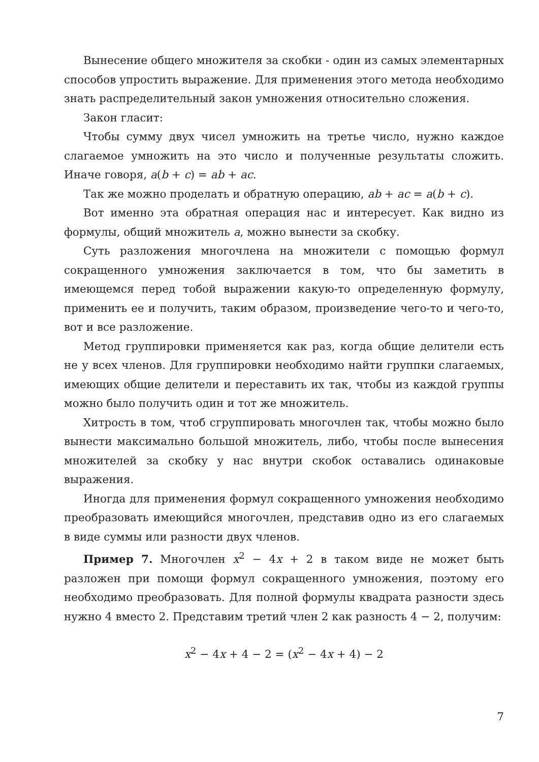Вынесение общего множителя за скобки - один из самых элементарных способов упростить выражение. Для применения этого метода необходимо знать распределительный закон умножения относительно сложения.
Закон гласит:
Чтобы сумму двух чисел умножить на третье число, нужно каждое слагаемое умножить на это число и полученные результаты сложить. Иначе говоря, a(b + c) = ab + ac.
Так же можно проделать и обратную операцию, ab + ac = a(b + c).
Вот именно эта обратная операция нас и интересует. Как видно из формулы, общий множитель a, можно вынести за скобку.
Суть разложения многочлена на множители с помощью формул сокращенного умножения заключается в том, что бы заметить в имеющемся перед тобой выражении какую-то определенную формулу, применить ее и получить, таким образом, произведение чего-то и чего-то, вот и все разложение.
Метод группировки применяется как раз, когда общие делители есть не у всех членов. Для группировки необходимо найти группки слагаемых, имеющих общие делители и переставить их так, чтобы из каждой группы можно было получить один и тот же множитель.
Хитрость в том, чтоб сгруппировать многочлен так, чтобы можно было вынести максимально большой множитель, либо, чтобы после вынесения множителей за скобку у нас внутри скобок оставались одинаковые выражения.
Иногда для применения формул сокращенного умножения необходимо преобразовать имеющийся многочлен, представив одно из его слагаемых в виде суммы или разности двух членов.
Пример 7. Многочлен x<sup>2</sup> − 4x + 2 в таком виде не может быть разложен при помощи формул сокращенного умножения, поэтому его необходимо преобразовать. Для полной формулы квадрата разности здесь нужно 4 вместо 2. Представим третий член 2 как разность 4 − 2, получим:
x<sup>2</sup> − 4x + 4 − 2 = (x<sup>2</sup> − 4x + 4) − 2
7